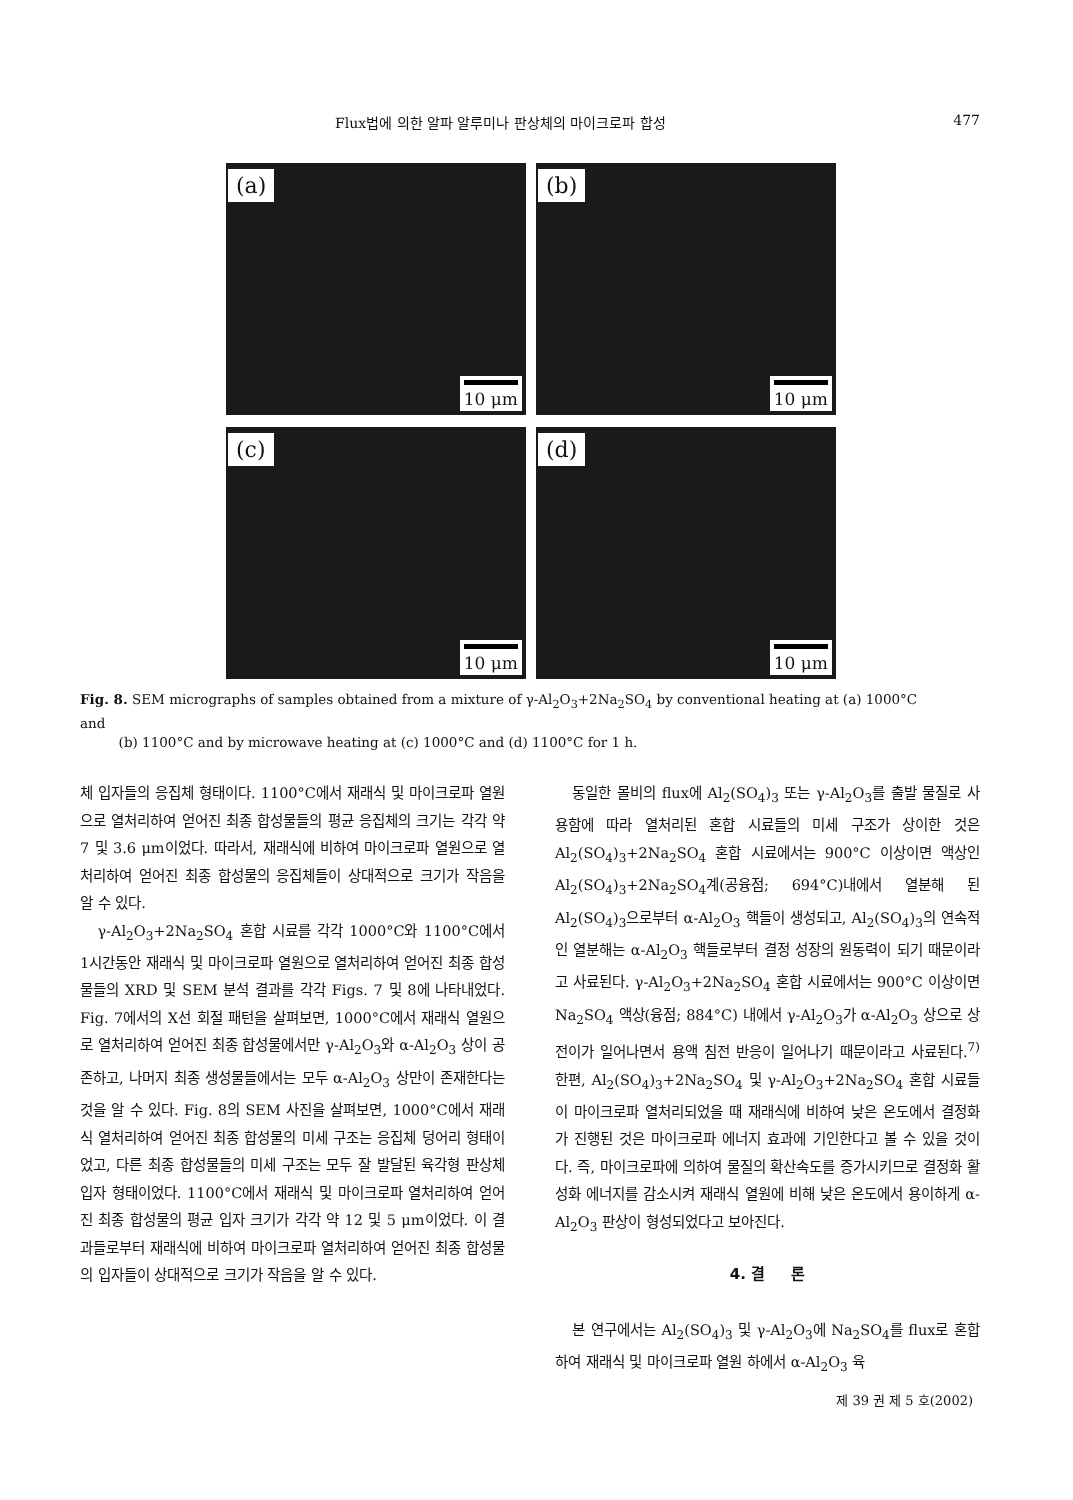Flux법에 의한 알파 알루미나 판상체의 마이크로파 합성 477
(a)
10 μm
(b)
10 μm
(c)
10 μm
(d)
10 μm
Fig. 8. SEM micrographs of samples obtained from a mixture of γ-Al<sub>2</sub>O<sub>3</sub>+2Na<sub>2</sub>SO<sub>4</sub> by conventional heating at (a) 1000°C and
(b) 1100°C and by microwave heating at (c) 1000°C and (d) 1100°C for 1 h.
체 입자들의 응집체 형태이다. 1100°C에서 재래식 및 마이크로파 열원으로 열처리하여 얻어진 최종 합성물들의 평균 응집체의 크기는 각각 약 7 및 3.6 μm이었다. 따라서, 재래식에 비하여 마이크로파 열원으로 열처리하여 얻어진 최종 합성물의 응집체들이 상대적으로 크기가 작음을 알 수 있다.
γ-Al<sub>2</sub>O<sub>3</sub>+2Na<sub>2</sub>SO<sub>4</sub> 혼합 시료를 각각 1000°C와 1100°C에서 1시간동안 재래식 및 마이크로파 열원으로 열처리하여 얻어진 최종 합성물들의 XRD 및 SEM 분석 결과를 각각 Figs. 7 및 8에 나타내었다. Fig. 7에서의 X선 회절 패턴을 살펴보면, 1000°C에서 재래식 열원으로 열처리하여 얻어진 최종 합성물에서만 γ-Al<sub>2</sub>O<sub>3</sub>와 α-Al<sub>2</sub>O<sub>3</sub> 상이 공존하고, 나머지 최종 생성물들에서는 모두 α-Al<sub>2</sub>O<sub>3</sub> 상만이 존재한다는 것을 알 수 있다. Fig. 8의 SEM 사진을 살펴보면, 1000°C에서 재래식 열처리하여 얻어진 최종 합성물의 미세 구조는 응집체 덩어리 형태이었고, 다른 최종 합성물들의 미세 구조는 모두 잘 발달된 육각형 판상체 입자 형태이었다. 1100°C에서 재래식 및 마이크로파 열처리하여 얻어진 최종 합성물의 평균 입자 크기가 각각 약 12 및 5 μm이었다. 이 결과들로부터 재래식에 비하여 마이크로파 열처리하여 얻어진 최종 합성물의 입자들이 상대적으로 크기가 작음을 알 수 있다.
동일한 몰비의 flux에 Al<sub>2</sub>(SO<sub>4</sub>)<sub>3</sub> 또는 γ-Al<sub>2</sub>O<sub>3</sub>를 출발 물질로 사용함에 따라 열처리된 혼합 시료들의 미세 구조가 상이한 것은 Al<sub>2</sub>(SO<sub>4</sub>)<sub>3</sub>+2Na<sub>2</sub>SO<sub>4</sub> 혼합 시료에서는 900°C 이상이면 액상인 Al<sub>2</sub>(SO<sub>4</sub>)<sub>3</sub>+2Na<sub>2</sub>SO<sub>4</sub>계(공융점; 694°C)내에서 열분해 된 Al<sub>2</sub>(SO<sub>4</sub>)<sub>3</sub>으로부터 α-Al<sub>2</sub>O<sub>3</sub> 핵들이 생성되고, Al<sub>2</sub>(SO<sub>4</sub>)<sub>3</sub>의 연속적인 열분해는 α-Al<sub>2</sub>O<sub>3</sub> 핵들로부터 결정 성장의 원동력이 되기 때문이라고 사료된다. γ-Al<sub>2</sub>O<sub>3</sub>+2Na<sub>2</sub>SO<sub>4</sub> 혼합 시료에서는 900°C 이상이면 Na<sub>2</sub>SO<sub>4</sub> 액상(융점; 884°C) 내에서 γ-Al<sub>2</sub>O<sub>3</sub>가 α-Al<sub>2</sub>O<sub>3</sub> 상으로 상전이가 일어나면서 용액 침전 반응이 일어나기 때문이라고 사료된다.<sup>7)</sup> 한편, Al<sub>2</sub>(SO<sub>4</sub>)<sub>3</sub>+2Na<sub>2</sub>SO<sub>4</sub> 및 γ-Al<sub>2</sub>O<sub>3</sub>+2Na<sub>2</sub>SO<sub>4</sub> 혼합 시료들이 마이크로파 열처리되었을 때 재래식에 비하여 낮은 온도에서 결정화가 진행된 것은 마이크로파 에너지 효과에 기인한다고 볼 수 있을 것이다. 즉, 마이크로파에 의하여 물질의 확산속도를 증가시키므로 결정화 활성화 에너지를 감소시켜 재래식 열원에 비해 낮은 온도에서 용이하게 α-Al<sub>2</sub>O<sub>3</sub> 판상이 형성되었다고 보아진다.
4. 결 론
본 연구에서는 Al<sub>2</sub>(SO<sub>4</sub>)<sub>3</sub> 및 γ-Al<sub>2</sub>O<sub>3</sub>에 Na<sub>2</sub>SO<sub>4</sub>를 flux로 혼합하여 재래식 및 마이크로파 열원 하에서 α-Al<sub>2</sub>O<sub>3</sub> 육
제 39 권 제 5 호(2002)